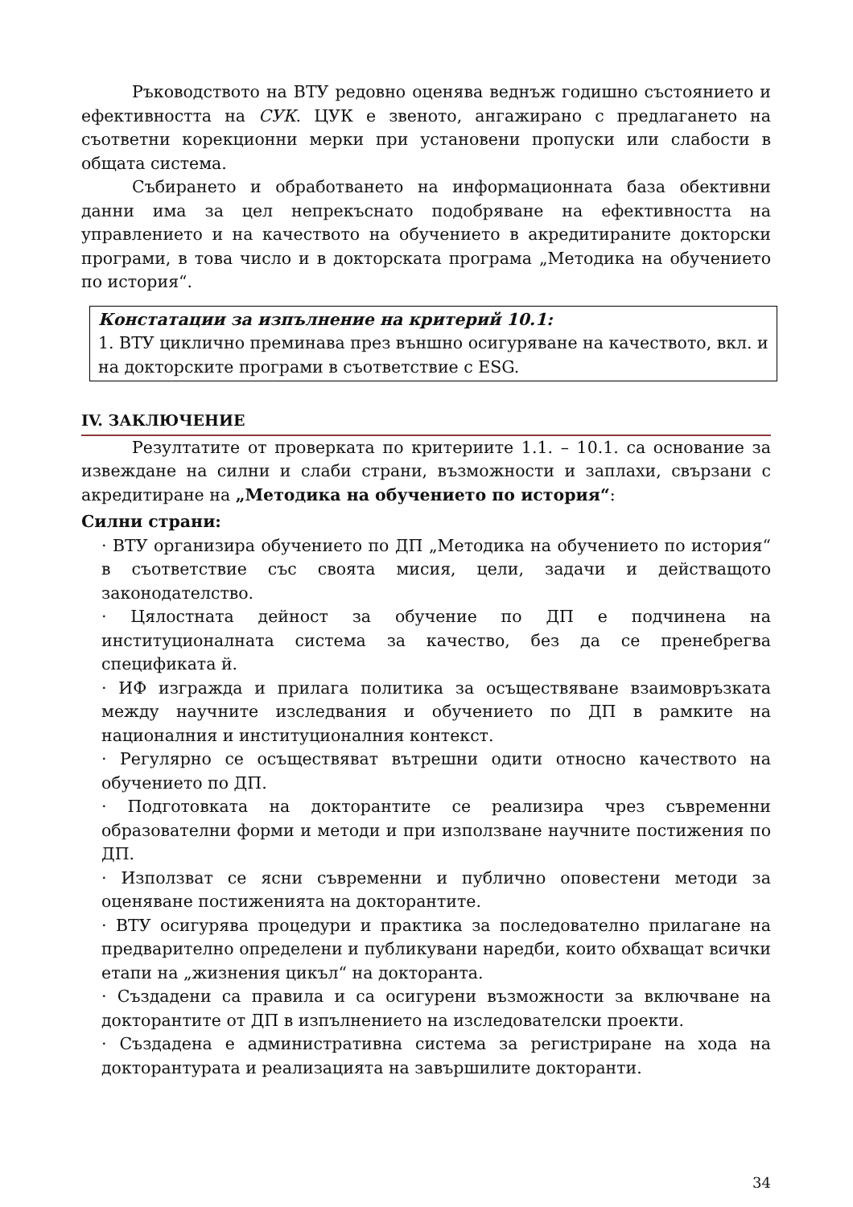Ръководството на ВТУ редовно оценява веднъж годишно състоянието и ефективността на СУК. ЦУК е звеното, ангажирано с предлагането на съответни корекционни мерки при установени пропуски или слабости в общата система.
Събирането и обработването на информационната база обективни данни има за цел непрекъснато подобряване на ефективността на управлението и на качеството на обучението в акредитираните докторски програми, в това число и в докторската програма „Методика на обучението по история“.
Констатации за изпълнение на критерий 10.1:
1. ВТУ циклично преминава през външно осигуряване на качеството, вкл. и на докторските програми в съответствие с ESG.
IV. ЗАКЛЮЧЕНИЕ
Резултатите от проверката по критериите 1.1. – 10.1. са основание за извеждане на силни и слаби страни, възможности и заплахи, свързани с акредитиране на „Методика на обучението по история“:
Силни страни:
· ВТУ организира обучението по ДП „Методика на обучението по история“ в съответствие със своята мисия, цели, задачи и действащото законодателство.
· Цялостната дейност за обучение по ДП е подчинена на институционалната система за качество, без да се пренебрегва спецификата й.
· ИФ изгражда и прилага политика за осъществяване взаимовръзката между научните изследвания и обучението по ДП в рамките на националния и институционалния контекст.
· Регулярно се осъществяват вътрешни одити относно качеството на обучението по ДП.
· Подготовката на докторантите се реализира чрез съвременни образователни форми и методи и при използване научните постижения по ДП.
· Използват се ясни съвременни и публично оповестени методи за оценяване постиженията на докторантите.
· ВТУ осигурява процедури и практика за последователно прилагане на предварително определени и публикувани наредби, които обхващат всички етапи на „жизнения цикъл“ на докторанта.
· Създадени са правила и са осигурени възможности за включване на докторантите от ДП в изпълнението на изследователски проекти.
· Създадена е административна система за регистриране на хода на докторантурата и реализацията на завършилите докторанти.
34